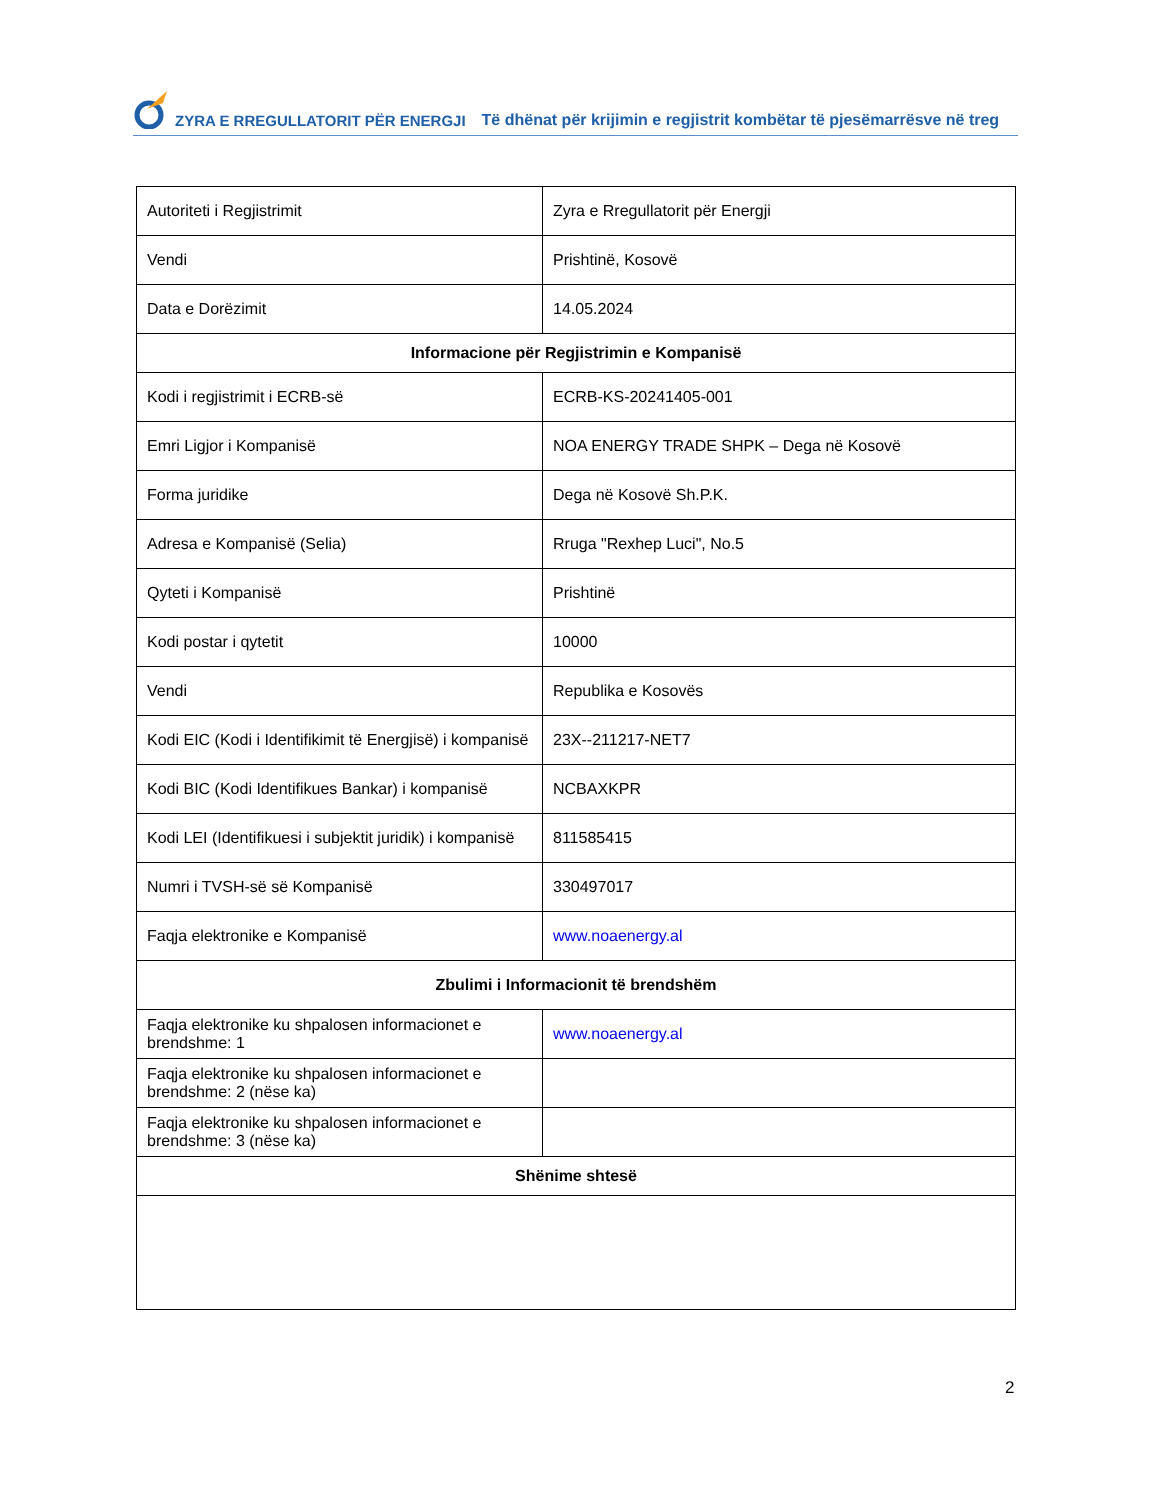ZYRA E RREGULLATORIT PËR ENERGJI Të dhënat për krijimin e regjistrit kombëtar të pjesëmarrësve në treg
| Autoriteti i Regjistrimit | Zyra e Rregullatorit për Energji |
| Vendi | Prishtinë, Kosovë |
| Data e Dorëzimit | 14.05.2024 |
| Informacione për Regjistrimin e Kompanisë | |
| Kodi i regjistrimit i ECRB-së | ECRB-KS-20241405-001 |
| Emri Ligjor i Kompanisë | NOA ENERGY TRADE SHPK – Dega në Kosovë |
| Forma juridike | Dega në Kosovë Sh.P.K. |
| Adresa e Kompanisë (Selia) | Rruga "Rexhep Luci", No.5 |
| Qyteti i Kompanisë | Prishtinë |
| Kodi postar i qytetit | 10000 |
| Vendi | Republika e Kosovës |
| Kodi EIC (Kodi i Identifikimit të Energjisë) i kompanisë | 23X--211217-NET7 |
| Kodi BIC (Kodi Identifikues Bankar) i kompanisë | NCBAXKPR |
| Kodi LEI (Identifikuesi i subjektit juridik) i kompanisë | 811585415 |
| Numri i TVSH-së së Kompanisë | 330497017 |
| Faqja elektronike e Kompanisë | www.noaenergy.al |
| Zbulimi i Informacionit të brendshëm | |
| Faqja elektronike ku shpalosen informacionet e brendshme: 1 | www.noaenergy.al |
| Faqja elektronike ku shpalosen informacionet e brendshme: 2 (nëse ka) | |
| Faqja elektronike ku shpalosen informacionet e brendshme: 3 (nëse ka) | |
| Shënime shtesë | |
2